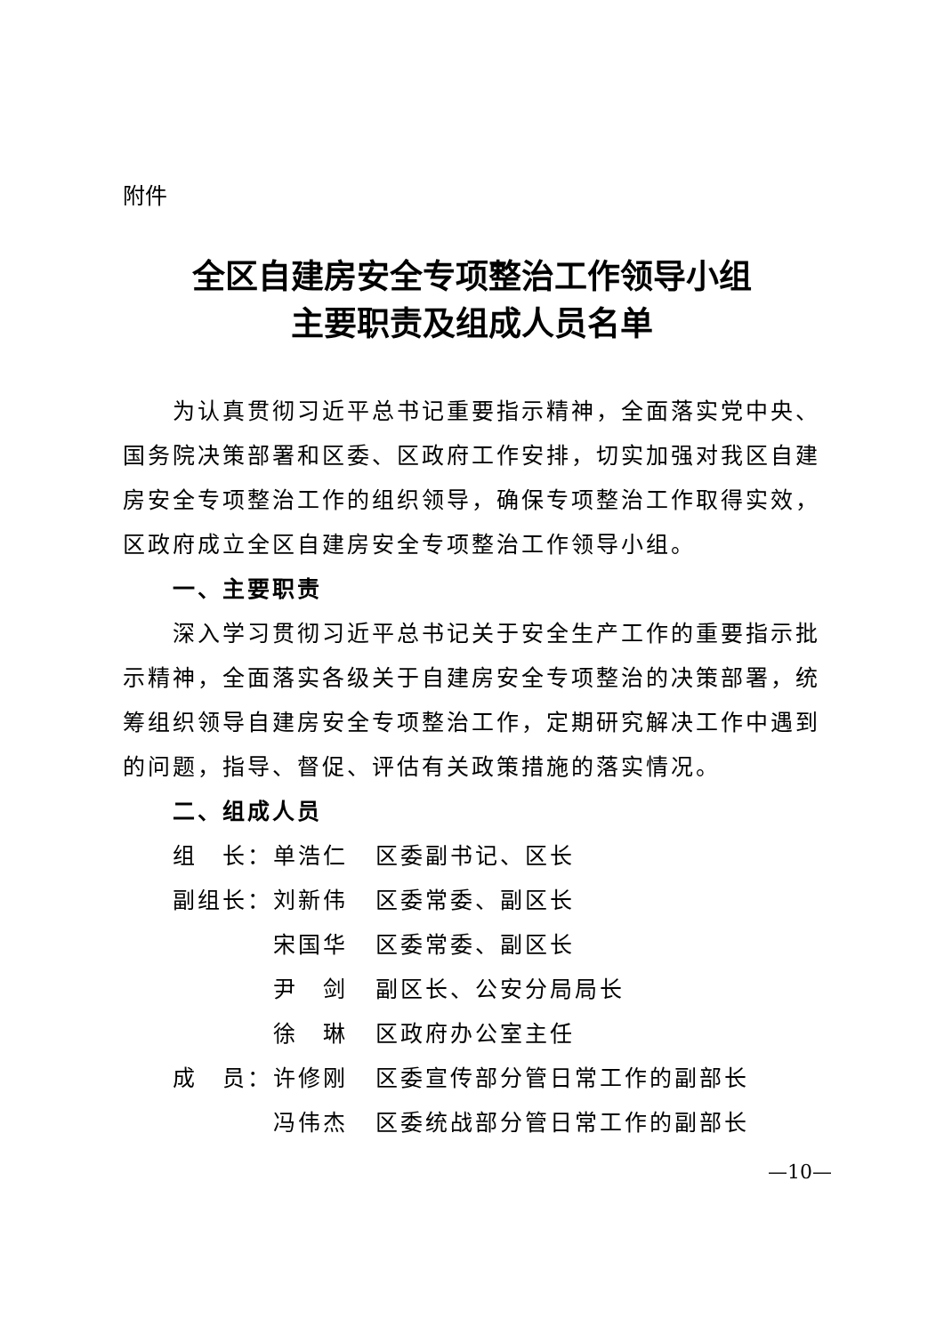附件
全区自建房安全专项整治工作领导小组
主要职责及组成人员名单
为认真贯彻习近平总书记重要指示精神，全面落实党中央、国务院决策部署和区委、区政府工作安排，切实加强对我区自建房安全专项整治工作的组织领导，确保专项整治工作取得实效，区政府成立全区自建房安全专项整治工作领导小组。
一、主要职责
深入学习贯彻习近平总书记关于安全生产工作的重要指示批示精神，全面落实各级关于自建房安全专项整治的决策部署，统筹组织领导自建房安全专项整治工作，定期研究解决工作中遇到的问题，指导、督促、评估有关政策措施的落实情况。
二、组成人员
| 组 长： | 单浩仁 | 区委副书记、区长 |
| 副组长： | 刘新伟 | 区委常委、副区长 |
| | 宋国华 | 区委常委、副区长 |
| | 尹 剑 | 副区长、公安分局局长 |
| | 徐 琳 | 区政府办公室主任 |
| 成 员： | 许修刚 | 区委宣传部分管日常工作的副部长 |
| | 冯伟杰 | 区委统战部分管日常工作的副部长 |
—10—